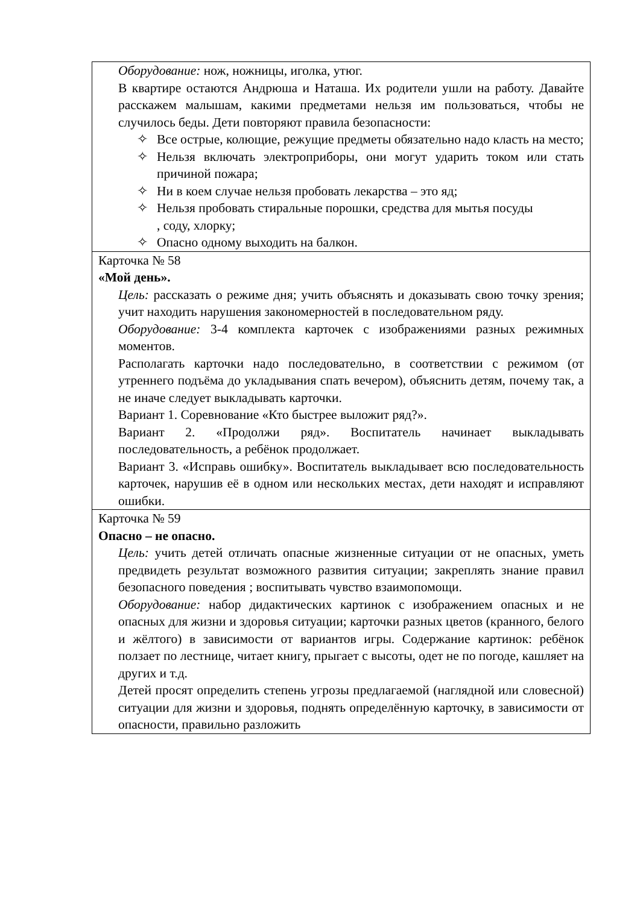| Оборудование: нож, ножницы, иголка, утюг. В квартире остаются Андрюша и Наташа. Их родители ушли на работу. Давайте расскажем малышам, какими предметами нельзя им пользоваться, чтобы не случилось беды. Дети повторяют правила безопасности: ✧ Все острые, колющие, режущие предметы обязательно надо класть на место; ✧ Нельзя включать электроприборы, они могут ударить током или стать причиной пожара; ✧ Ни в коем случае нельзя пробовать лекарства – это яд; ✧ Нельзя пробовать стиральные порошки, средства для мытья посуды , соду, хлорку; ✧ Опасно одному выходить на балкон. |
| Карточка № 58 «Мой день». Цель: рассказать о режиме дня; учить объяснять и доказывать свою точку зрения; учит находить нарушения закономерностей в последовательном ряду. Оборудование: 3-4 комплекта карточек с изображениями разных режимных моментов. Располагать карточки надо последовательно, в соответствии с режимом (от утреннего подъёма до укладывания спать вечером), объяснить детям, почему так, а не иначе следует выкладывать карточки. Вариант 1. Соревнование «Кто быстрее выложит ряд?». Вариант 2. «Продолжи ряд». Воспитатель начинает выкладывать последовательность, а ребёнок продолжает. Вариант 3. «Исправь ошибку». Воспитатель выкладывает всю последовательность карточек, нарушив её в одном или нескольких местах, дети находят и исправляют ошибки. |
| Карточка № 59 Опасно – не опасно. Цель: учить детей отличать опасные жизненные ситуации от не опасных, уметь предвидеть результат возможного развития ситуации; закреплять знание правил безопасного поведения ; воспитывать чувство взаимопомощи. Оборудование: набор дидактических картинок с изображением опасных и не опасных для жизни и здоровья ситуации; карточки разных цветов (кранного, белого и жёлтого) в зависимости от вариантов игры. Содержание картинок: ребёнок ползает по лестнице, читает книгу, прыгает с высоты, одет не по погоде, кашляет на других и т.д. Детей просят определить степень угрозы предлагаемой (наглядной или словесной) ситуации для жизни и здоровья, поднять определённую карточку, в зависимости от опасности, правильно разложить |